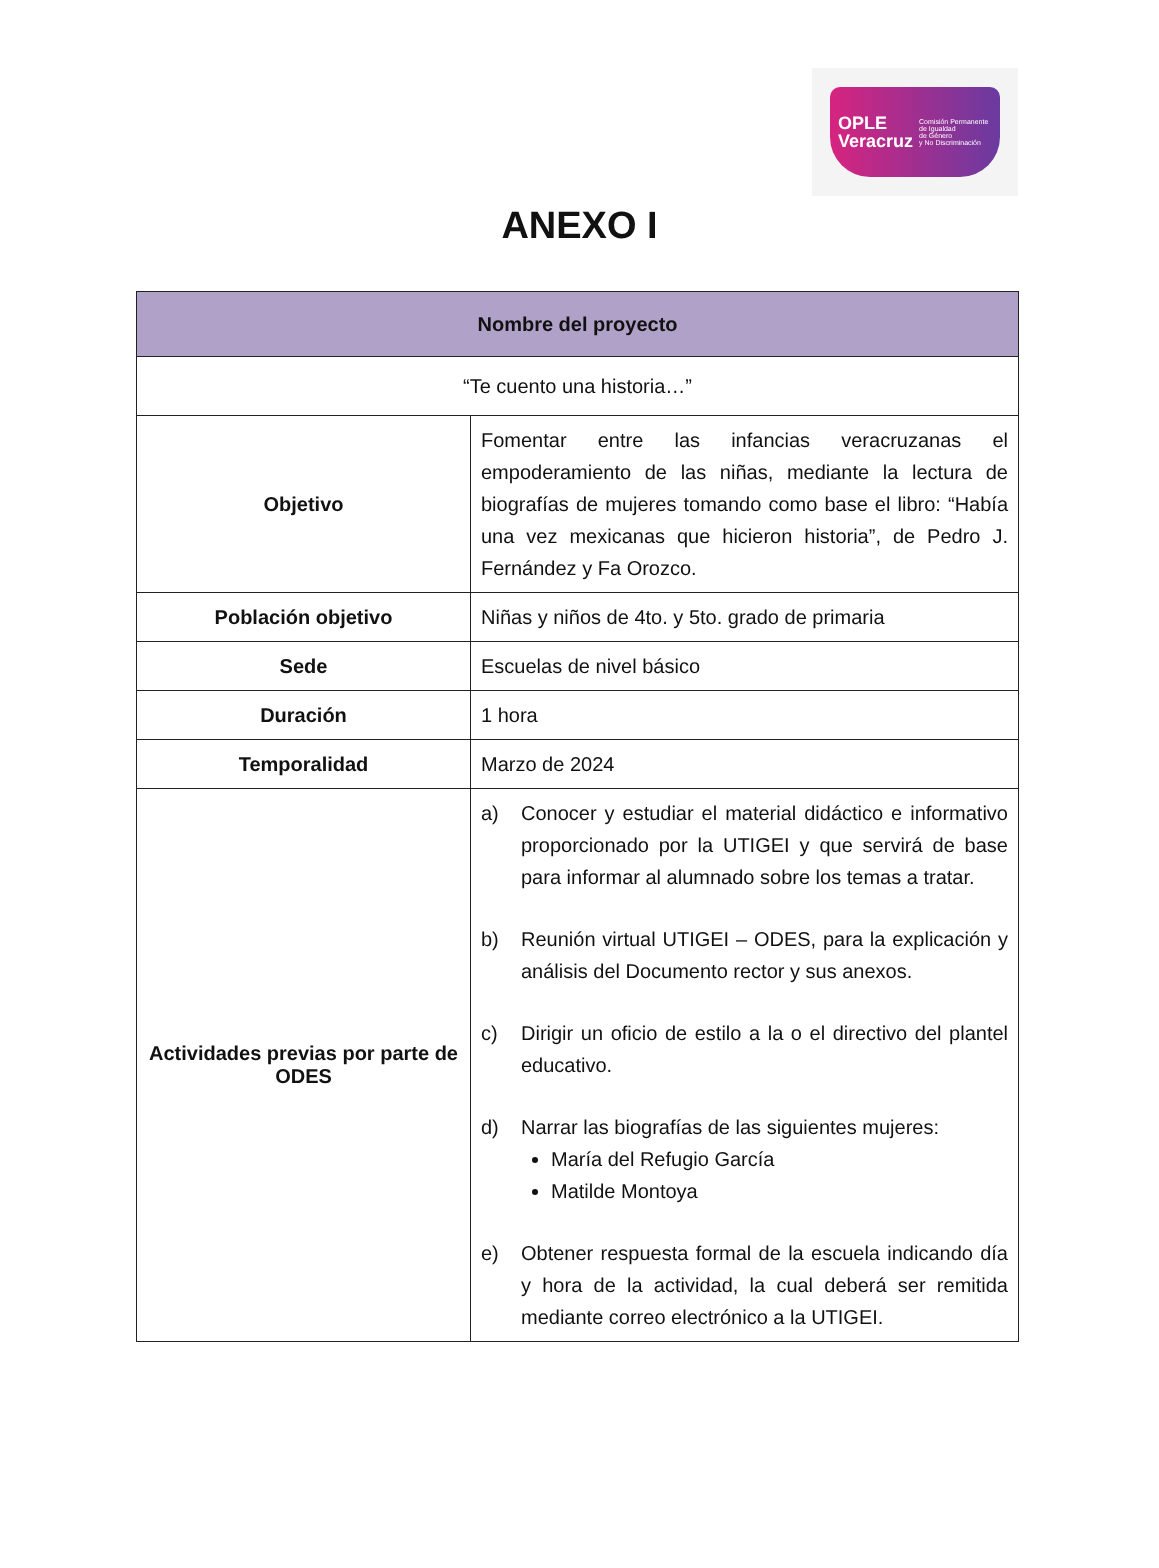OPLE
Veracruz
Comisión Permanente
de Igualdad
de Género
y No Discriminación
ANEXO I
| Nombre del proyecto | |
| --- | --- |
| “Te cuento una historia…” | |
| Objetivo | Fomentar entre las infancias veracruzanas el empoderamiento de las niñas, mediante la lectura de biografías de mujeres tomando como base el libro: “Había una vez mexicanas que hicieron historia”, de Pedro J. Fernández y Fa Orozco. |
| Población objetivo | Niñas y niños de 4to. y 5to. grado de primaria |
| Sede | Escuelas de nivel básico |
| Duración | 1 hora |
| Temporalidad | Marzo de 2024 |
| Actividades previas por parte de ODES | a) Conocer y estudiar el material didáctico e informativo proporcionado por la UTIGEI y que servirá de base para informar al alumnado sobre los temas a tratar. b) Reunión virtual UTIGEI – ODES, para la explicación y análisis del Documento rector y sus anexos. c) Dirigir un oficio de estilo a la o el directivo del plantel educativo. d) Narrar las biografías de las siguientes mujeres: María del Refugio García Matilde Montoya e) Obtener respuesta formal de la escuela indicando día y hora de la actividad, la cual deberá ser remitida mediante correo electrónico a la UTIGEI. |